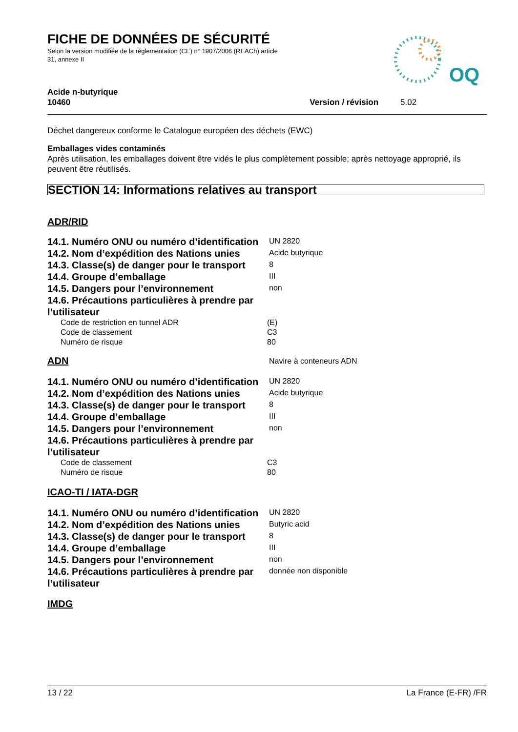FICHE DE DONNÉES DE SÉCURITÉ
Selon la version modifiée de la réglementation (CE) n° 1907/2006 (REACh) article
31, annexe II
OQ
Acide n-butyrique
10460 Version / révision 5.02
Déchet dangereux conforme le Catalogue européen des déchets (EWC)
Emballages vides contaminés
Après utilisation, les emballages doivent être vidés le plus complètement possible; après nettoyage approprié, ils peuvent être réutilisés.
SECTION 14: Informations relatives au transport
ADR/RID
14.1. Numéro ONU ou numéro d’identification
UN 2820
14.2. Nom d’expédition des Nations unies
Acide butyrique
14.3. Classe(s) de danger pour le transport
8
14.4. Groupe d’emballage
III
14.5. Dangers pour l’environnement
non
14.6. Précautions particulières à prendre par l’utilisateur
Code de restriction en tunnel ADR (E)
Code de classement C3
Numéro de risque 80
ADN
Navire à conteneurs ADN
14.1. Numéro ONU ou numéro d’identification
UN 2820
14.2. Nom d’expédition des Nations unies
Acide butyrique
14.3. Classe(s) de danger pour le transport
8
14.4. Groupe d’emballage
III
14.5. Dangers pour l’environnement
non
14.6. Précautions particulières à prendre par l’utilisateur
Code de classement C3
Numéro de risque 80
ICAO-TI / IATA-DGR
14.1. Numéro ONU ou numéro d’identification
UN 2820
14.2. Nom d’expédition des Nations unies
Butyric acid
14.3. Classe(s) de danger pour le transport
8
14.4. Groupe d’emballage
III
14.5. Dangers pour l’environnement
non
14.6. Précautions particulières à prendre par l’utilisateur
donnée non disponible
IMDG
13 / 22 La France (E-FR) /FR